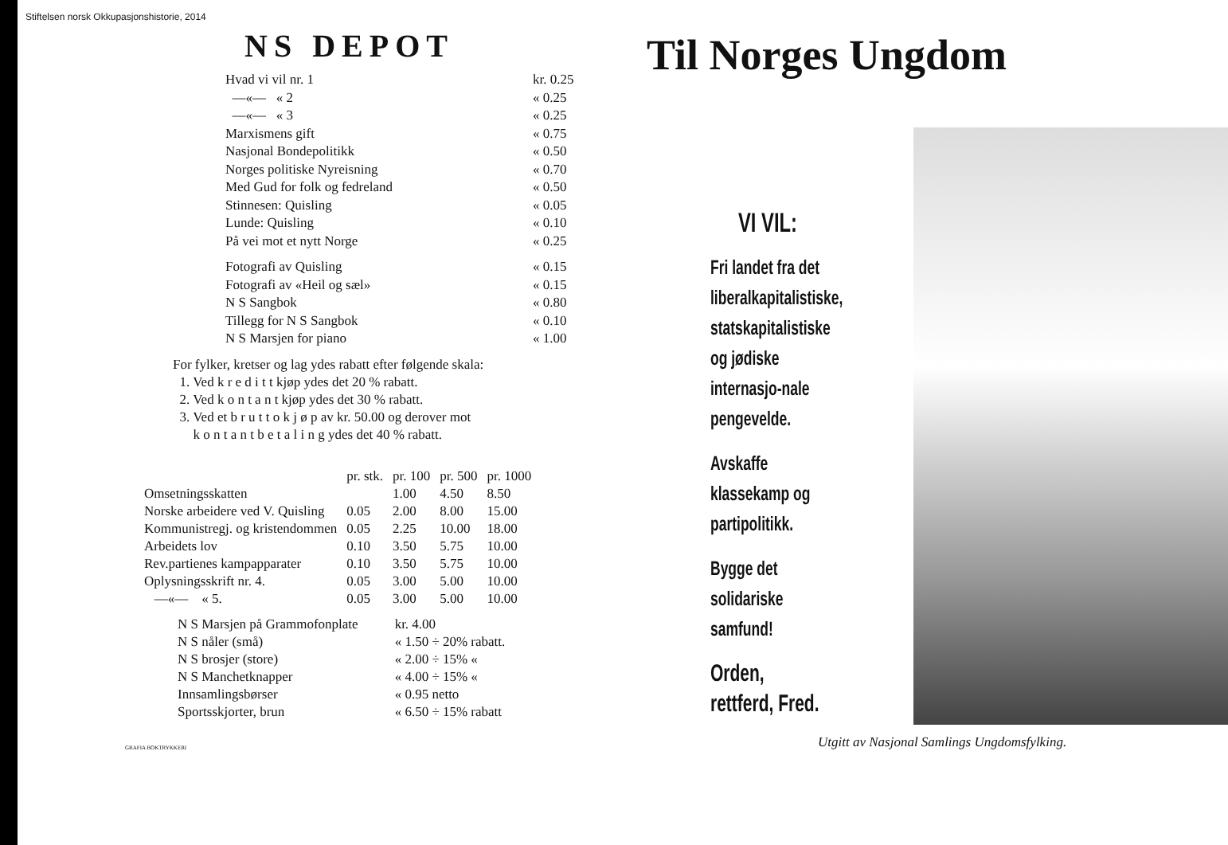Stiftelsen norsk Okkupasjonshistorie, 2014
NS DEPOT
| Hvad vi vil nr. 1 | kr. 0.25 |
| —«— « 2 | « 0.25 |
| —«— « 3 | « 0.25 |
| Marxismens gift | « 0.75 |
| Nasjonal Bondepolitikk | « 0.50 |
| Norges politiske Nyreisning | « 0.70 |
| Med Gud for folk og fedreland | « 0.50 |
| Stinnesen: Quisling | « 0.05 |
| Lunde: Quisling | « 0.10 |
| På vei mot et nytt Norge | « 0.25 |
| Fotografi av Quisling | « 0.15 |
| Fotografi av «Heil og sæl» | « 0.15 |
| N S Sangbok | « 0.80 |
| Tillegg for N S Sangbok | « 0.10 |
| N S Marsjen for piano | « 1.00 |
For fylker, kretser og lag ydes rabatt efter følgende skala:
1. Ved k r e d i t t kjøp ydes det 20 % rabatt.
2. Ved k o n t a n t kjøp ydes det 30 % rabatt.
3. Ved et b r u t t o k j ø p av kr. 50.00 og derover mot
k o n t a n t b e t a l i n g ydes det 40 % rabatt.
| | pr. stk. | pr. 100 | pr. 500 | pr. 1000 |
| --- | --- | --- | --- | --- |
| Omsetningsskatten | | 1.00 | 4.50 | 8.50 |
| Norske arbeidere ved V. Quisling | 0.05 | 2.00 | 8.00 | 15.00 |
| Kommunistregj. og kristendommen | 0.05 | 2.25 | 10.00 | 18.00 |
| Arbeidets lov | 0.10 | 3.50 | 5.75 | 10.00 |
| Rev.partienes kampapparater | 0.10 | 3.50 | 5.75 | 10.00 |
| Oplysningsskrift nr. 4. | 0.05 | 3.00 | 5.00 | 10.00 |
| —«— « 5. | 0.05 | 3.00 | 5.00 | 10.00 |
| N S Marsjen på Grammofonplate | kr. 4.00 |
| N S nåler (små) | « 1.50 ÷ 20% rabatt. |
| N S brosjer (store) | « 2.00 ÷ 15% « |
| N S Manchetknapper | « 4.00 ÷ 15% « |
| Innsamlingsbørser | « 0.95 netto |
| Sportsskjorter, brun | « 6.50 ÷ 15% rabatt |
GRAFIA BOKTRYKKERI
Til Norges Ungdom
VI VIL:
Fri landet fra det liberalkapitalistiske, statskapitalistiske og jødiske internasjo-nale pengevelde.
Avskaffe klassekamp og partipolitikk.
Bygge det solidariske samfund!
Orden, rettferd, Fred.
Utgitt av Nasjonal Samlings Ungdomsfylking.